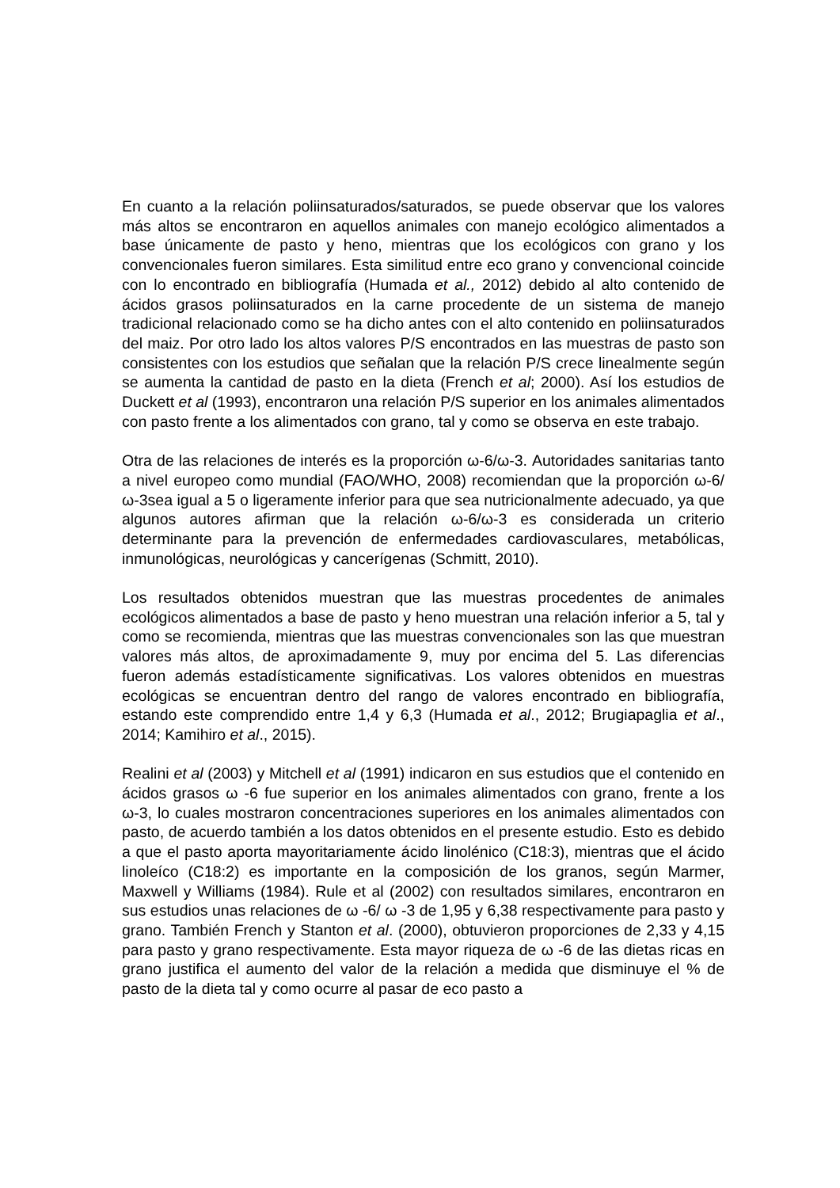En cuanto a la relación poliinsaturados/saturados, se puede observar que los valores más altos se encontraron en aquellos animales con manejo ecológico alimentados a base únicamente de pasto y heno, mientras que los ecológicos con grano y los convencionales fueron similares. Esta similitud entre eco grano y convencional coincide con lo encontrado en bibliografía (Humada et al., 2012) debido al alto contenido de ácidos grasos poliinsaturados en la carne procedente de un sistema de manejo tradicional relacionado como se ha dicho antes con el alto contenido en poliinsaturados del maiz. Por otro lado los altos valores P/S encontrados en las muestras de pasto son consistentes con los estudios que señalan que la relación P/S crece linealmente según se aumenta la cantidad de pasto en la dieta (French et al; 2000). Así los estudios de Duckett et al (1993), encontraron una relación P/S superior en los animales alimentados con pasto frente a los alimentados con grano, tal y como se observa en este trabajo.
Otra de las relaciones de interés es la proporción ω-6/ω-3. Autoridades sanitarias tanto a nivel europeo como mundial (FAO/WHO, 2008) recomiendan que la proporción ω-6/ω-3sea igual a 5 o ligeramente inferior para que sea nutricionalmente adecuado, ya que algunos autores afirman que la relación ω-6/ω-3 es considerada un criterio determinante para la prevención de enfermedades cardiovasculares, metabólicas, inmunológicas, neurológicas y cancerígenas (Schmitt, 2010).
Los resultados obtenidos muestran que las muestras procedentes de animales ecológicos alimentados a base de pasto y heno muestran una relación inferior a 5, tal y como se recomienda, mientras que las muestras convencionales son las que muestran valores más altos, de aproximadamente 9, muy por encima del 5. Las diferencias fueron además estadísticamente significativas. Los valores obtenidos en muestras ecológicas se encuentran dentro del rango de valores encontrado en bibliografía, estando este comprendido entre 1,4 y 6,3 (Humada et al., 2012; Brugiapaglia et al., 2014; Kamihiro et al., 2015).
Realini et al (2003) y Mitchell et al (1991) indicaron en sus estudios que el contenido en ácidos grasos ω -6 fue superior en los animales alimentados con grano, frente a los ω-3, lo cuales mostraron concentraciones superiores en los animales alimentados con pasto, de acuerdo también a los datos obtenidos en el presente estudio. Esto es debido a que el pasto aporta mayoritariamente ácido linolénico (C18:3), mientras que el ácido linoleíco (C18:2) es importante en la composición de los granos, según Marmer, Maxwell y Williams (1984). Rule et al (2002) con resultados similares, encontraron en sus estudios unas relaciones de ω -6/ ω -3 de 1,95 y 6,38 respectivamente para pasto y grano. También French y Stanton et al. (2000), obtuvieron proporciones de 2,33 y 4,15 para pasto y grano respectivamente. Esta mayor riqueza de ω -6 de las dietas ricas en grano justifica el aumento del valor de la relación a medida que disminuye el % de pasto de la dieta tal y como ocurre al pasar de eco pasto a